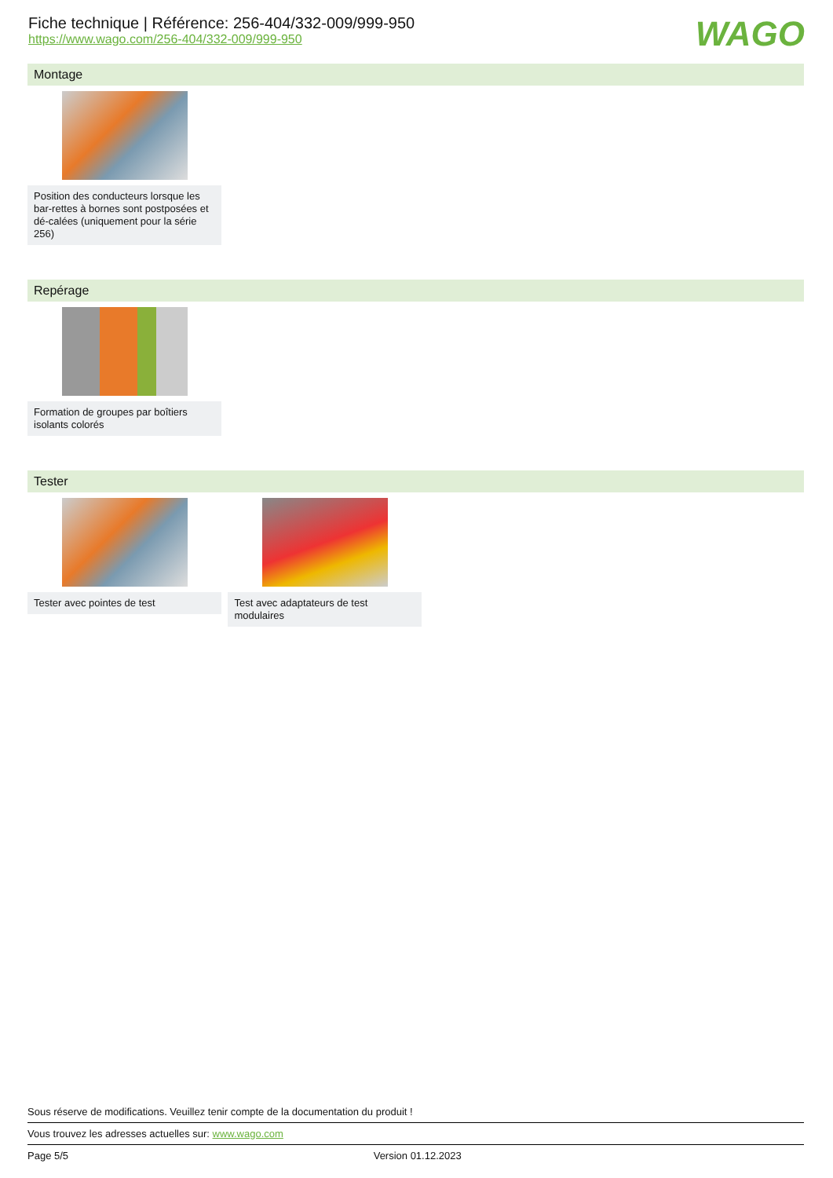Fiche technique | Référence: 256-404/332-009/999-950
https://www.wago.com/256-404/332-009/999-950
WAGO
Montage
Position des conducteurs lorsque les bar-rettes à bornes sont postposées et dé-calées (uniquement pour la série 256)
Repérage
Formation de groupes par boîtiers isolants colorés
Tester
Tester avec pointes de test
Test avec adaptateurs de test modulaires
Sous réserve de modifications. Veuillez tenir compte de la documentation du produit !
Vous trouvez les adresses actuelles sur: www.wago.com
Page 5/5 Version 01.12.2023